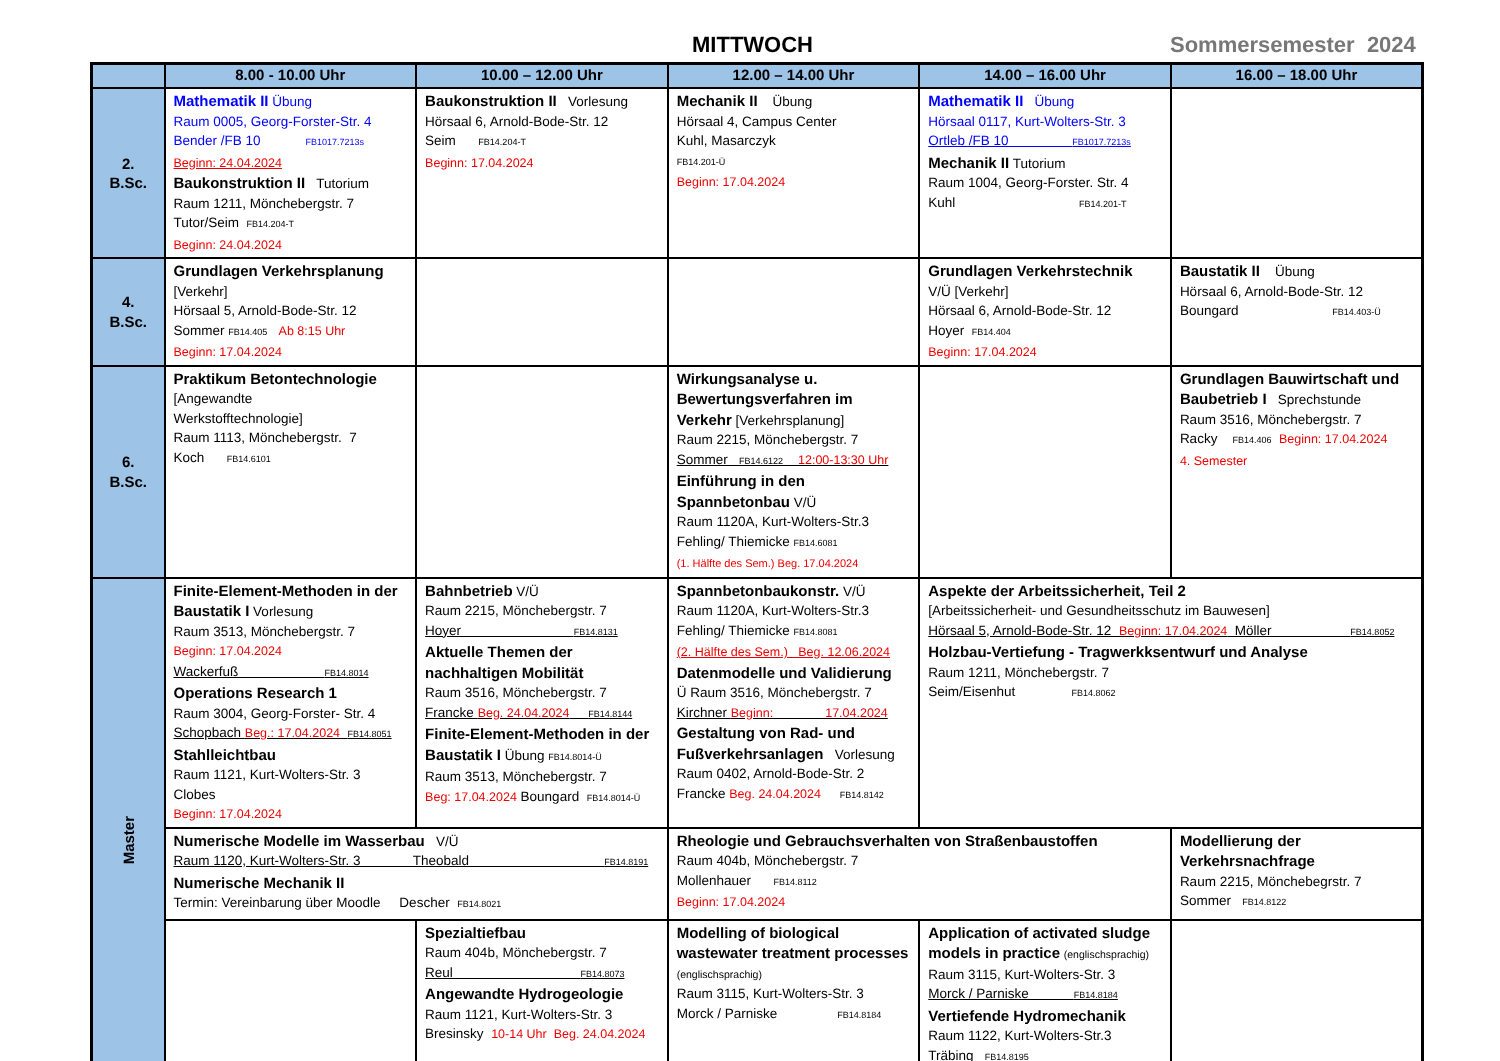MITTWOCH Sommersemester 2024
| | 8.00 - 10.00 Uhr | 10.00 – 12.00 Uhr | 12.00 – 14.00 Uhr | 14.00 – 16.00 Uhr | 16.00 – 18.00 Uhr |
| --- | --- | --- | --- | --- | --- |
| 2. B.Sc. | Mathematik II Übung Raum 0005, Georg-Forster-Str. 4 Bender /FB 10 FB1017.7213s Beginn: 24.04.2024 Baukonstruktion II Tutorium Raum 1211, Mönchebergstr. 7 Tutor/Seim FB14.204-T Beginn: 24.04.2024 | Baukonstruktion II Vorlesung Hörsaal 6, Arnold-Bode-Str. 12 Seim FB14.204-T Beginn: 17.04.2024 | Mechanik II Übung Hörsaal 4, Campus Center Kuhl, Masarczyk FB14.201-Ü Beginn: 17.04.2024 | Mathematik II Übung Hörsaal 0117, Kurt-Wolters-Str. 3 Ortleb /FB 10 FB1017.7213s Mechanik II Tutorium Raum 1004, Georg-Forster. Str. 4 Kuhl FB14.201-T | |
| 4. B.Sc. | Grundlagen Verkehrsplanung [Verkehr] Hörsaal 5, Arnold-Bode-Str. 12 Sommer FB14.405 Ab 8:15 Uhr Beginn: 17.04.2024 | | | Grundlagen Verkehrstechnik V/Ü [Verkehr] Hörsaal 6, Arnold-Bode-Str. 12 Hoyer FB14.404 Beginn: 17.04.2024 | Baustatik II Übung Hörsaal 6, Arnold-Bode-Str. 12 Boungard FB14.403-Ü |
| 6. B.Sc. | Praktikum Betontechnologie [Angewandte Werkstofftechnologie] Raum 1113, Mönchebergstr. 7 Koch FB14.6101 | | Wirkungsanalyse u. Bewertungsverfahren im Verkehr [Verkehrsplanung] Raum 2215, Mönchebergstr. 7 Sommer FB14.6122 12:00-13:30 Uhr Einführung in den Spannbetonbau V/Ü Raum 1120A, Kurt-Wolters-Str.3 Fehling/ Thiemicke FB14.6081 (1. Hälfte des Sem.) Beg. 17.04.2024 | | Grundlagen Bauwirtschaft und Baubetrieb I Sprechstunde Raum 3516, Mönchebergstr. 7 Racky FB14.406 Beginn: 17.04.2024 4. Semester |
| Master | Finite-Element-Methoden in der Baustatik I Vorlesung Raum 3513, Mönchebergstr. 7 Beginn: 17.04.2024 Wackerfuß FB14.8014 Operations Research 1 Raum 3004, Georg-Forster- Str. 4 Schopbach Beg.: 17.04.2024 FB14.8051 Stahlleichtbau Raum 1121, Kurt-Wolters-Str. 3 Clobes Beginn: 17.04.2024 | Bahnbetrieb V/Ü Raum 2215, Mönchebergstr. 7 Hoyer FB14.8131 Aktuelle Themen der nachhaltigen Mobilität Raum 3516, Mönchebergstr. 7 Francke Beg. 24.04.2024 FB14.8144 Finite-Element-Methoden in der Baustatik I Übung FB14.8014-Ü Raum 3513, Mönchebergstr. 7 Beg: 17.04.2024 Boungard FB14.8014-Ü | Spannbetonbaukonstr. V/Ü Raum 1120A, Kurt-Wolters-Str.3 Fehling/ Thiemicke FB14.8081 (2. Hälfte des Sem.) Beg. 12.06.2024 Datenmodelle und Validierung Ü Raum 3516, Mönchebergstr. 7 Kirchner Beginn: 17.04.2024 Gestaltung von Rad- und Fußverkehrsanlagen Vorlesung Raum 0402, Arnold-Bode-Str. 2 Francke Beg. 24.04.2024 FB14.8142 | Aspekte der Arbeitssicherheit, Teil 2 [Arbeitssicherheit- und Gesundheitsschutz im Bauwesen] Hörsaal 5, Arnold-Bode-Str. 12 Beginn: 17.04.2024 Möller FB14.8052 Holzbau-Vertiefung - Tragwerkksentwurf und Analyse Raum 1211, Mönchebergstr. 7 Seim/Eisenhut FB14.8062 | |
| | Numerische Modelle im Wasserbau V/Ü Raum 1120, Kurt-Wolters-Str. 3 Theobald FB14.8191 Numerische Mechanik II Termin: Vereinbarung über Moodle Descher FB14.8021 | | Rheologie und Gebrauchsverhalten von Straßenbaustoffen Raum 404b, Mönchebergstr. 7 Mollenhauer FB14.8112 Beginn: 17.04.2024 | | Modellierung der Verkehrsnachfrage Raum 2215, Mönchebegrstr. 7 Sommer FB14.8122 |
| | | Spezialtiefbau Raum 404b, Mönchebergstr. 7 Reul FB14.8073 Angewandte Hydrogeologie Raum 1121, Kurt-Wolters-Str. 3 Bresinsky 10-14 Uhr Beg. 24.04.2024 | Modelling of biological wastewater treatment processes (englischsprachig) Raum 3115, Kurt-Wolters-Str. 3 Morck / Parniske FB14.8184 | Application of activated sludge models in practice (englischsprachig) Raum 3115, Kurt-Wolters-Str. 3 Morck / Parniske FB14.8184 Vertiefende Hydromechanik Raum 1122, Kurt-Wolters-Str.3 Träbing FB14.8195 | |